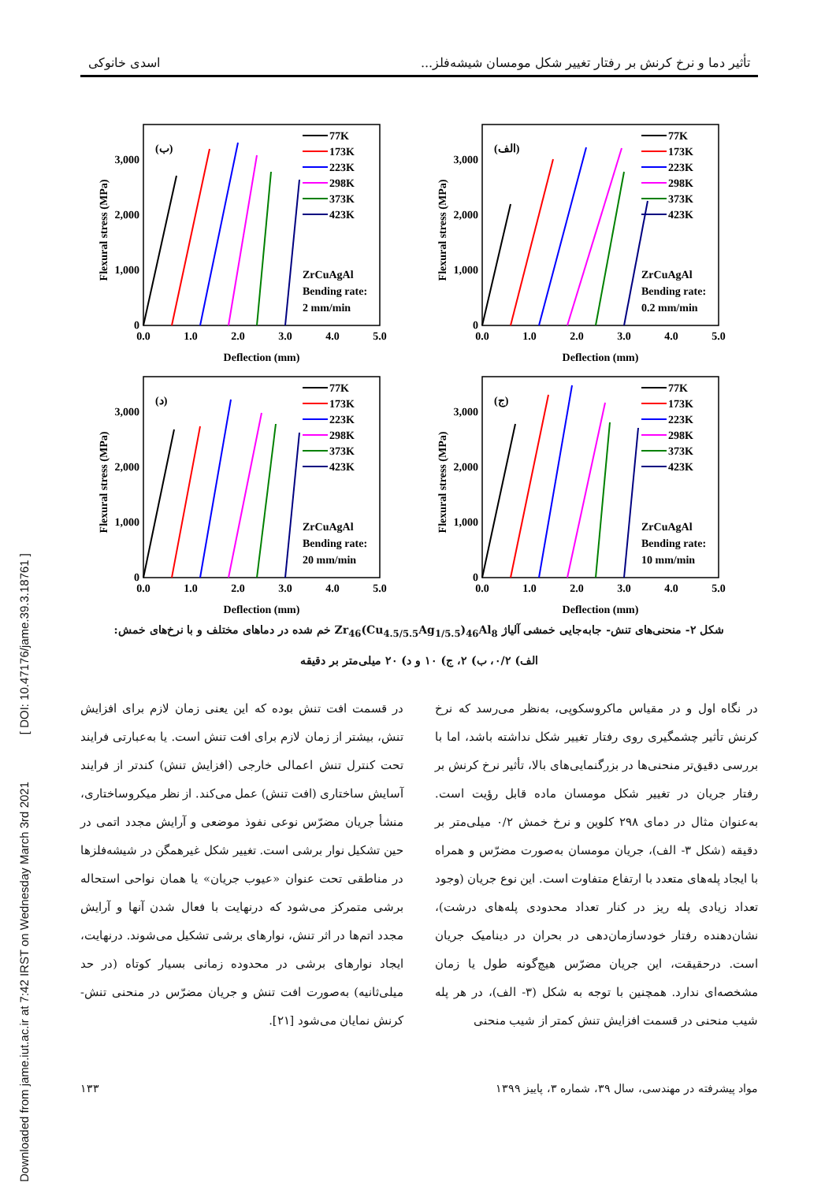Downloaded from jame.iut.ac.ir at 7:42 IRST on Wednesday March 3rd 2021 [ DOI: 10.47176/jame.39.3.18761 ]
تأثیر دما و نرخ کرنش بر رفتار تغییر شکل مومسان شیشه‌فلز... اسدی خانوکی
Flexural stress (MPa)
0
1,000
2,000
3,000
0.0
1.0
2.0
3.0
4.0
5.0
Deflection (mm)
(الف)
77K
173K
223K
298K
373K
423K
ZrCuAgAl
Bending rate:
0.2 mm/min
Flexural stress (MPa)
0
1,000
2,000
3,000
0.0
1.0
2.0
3.0
4.0
5.0
Deflection (mm)
(ب)
77K
173K
223K
298K
373K
423K
ZrCuAgAl
Bending rate:
2 mm/min
Flexural stress (MPa)
0
1,000
2,000
3,000
0.0
1.0
2.0
3.0
4.0
5.0
Deflection (mm)
(ج)
77K
173K
223K
298K
373K
423K
ZrCuAgAl
Bending rate:
10 mm/min
Flexural stress (MPa)
0
1,000
2,000
3,000
0.0
1.0
2.0
3.0
4.0
5.0
Deflection (mm)
(د)
77K
173K
223K
298K
373K
423K
ZrCuAgAl
Bending rate:
20 mm/min
شکل ۲- منحنی‌های تنش- جابه‌جایی خمشی آلیاژ Zr<sub>46</sub>(Cu<sub>4.5/5.5</sub>Ag<sub>1/5.5</sub>)<sub>46</sub>Al<sub>8</sub> خم شده در دماهای مختلف و با نرخ‌های خمش:
الف) ۰/۲، ب) ۲، ج) ۱۰ و د) ۲۰ میلی‌متر بر دقیقه
در نگاه اول و در مقیاس ماکروسکوپی، به‌نظر می‌رسد که نرخ کرنش تأثیر چشمگیری روی رفتار تغییر شکل نداشته باشد، اما با بررسی دقیق‌تر منحنی‌ها در بزرگنمایی‌های بالا، تأثیر نرخ کرنش بر رفتار جریان در تغییر شکل مومسان ماده قابل رؤیت است. به‌عنوان مثال در دمای ۲۹۸ کلوین و نرخ خمش ۰/۲ میلی‌متر بر دقیقه (شکل ۳- الف)، جریان مومسان به‌صورت مضرّس و همراه با ایجاد پله‌های متعدد با ارتفاع متفاوت است. این نوع جریان (وجود تعداد زیادی پله ریز در کنار تعداد محدودی پله‌های درشت)، نشان‌دهنده رفتار خودسازمان‌دهی در بحران در دینامیک جریان است. درحقیقت، این جریان مضرّس هیچ‌گونه طول یا زمان مشخصه‌ای ندارد. همچنین با توجه به شکل (۳- الف)، در هر پله شیب منحنی در قسمت افزایش تنش کمتر از شیب منحنی
در قسمت افت تنش بوده که این یعنی زمان لازم برای افزایش تنش، بیشتر از زمان لازم برای افت تنش است. یا به‌عبارتی فرایند تحت کنترل تنش اعمالی خارجی (افزایش تنش) کندتر از فرایند آسایش ساختاری (افت تنش) عمل می‌کند. از نظر میکروساختاری، منشأ جریان مضرّس نوعی نفوذ موضعی و آرایش مجدد اتمی در حین تشکیل نوار برشی است. تغییر شکل غیرهمگن در شیشه‌فلزها در مناطقی تحت عنوان «عیوب جریان» یا همان نواحی استحاله برشی متمرکز می‌شود که درنهایت با فعال شدن آنها و آرایش مجدد اتم‌ها در اثر تنش، نوارهای برشی تشکیل می‌شوند. درنهایت، ایجاد نوارهای برشی در محدوده زمانی بسیار کوتاه (در حد میلی‌ثانیه) به‌صورت افت تنش و جریان مضرّس در منحنی تنش- کرنش نمایان می‌شود [۲۱].
مواد پیشرفته در مهندسی، سال ۳۹، شماره ۳، پاییز ۱۳۹۹ ۱۳۳